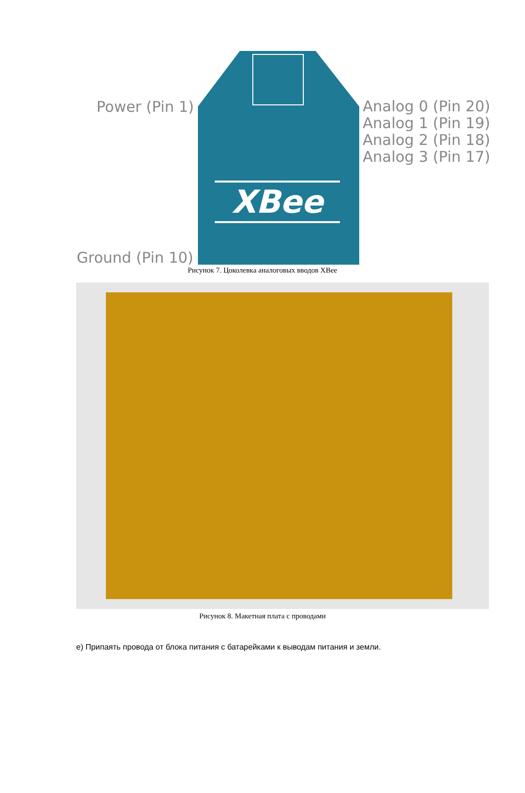XBee
Power (Pin 1)
Analog 0 (Pin 20)
Analog 1 (Pin 19)
Analog 2 (Pin 18)
Analog 3 (Pin 17)
Ground (Pin 10)
Рисунок 7. Цоколевка аналоговых вводов XBee
Рисунок 8. Макетная плата с проводами
е) Припаять провода от блока питания с батарейками к выводам питания и земли.